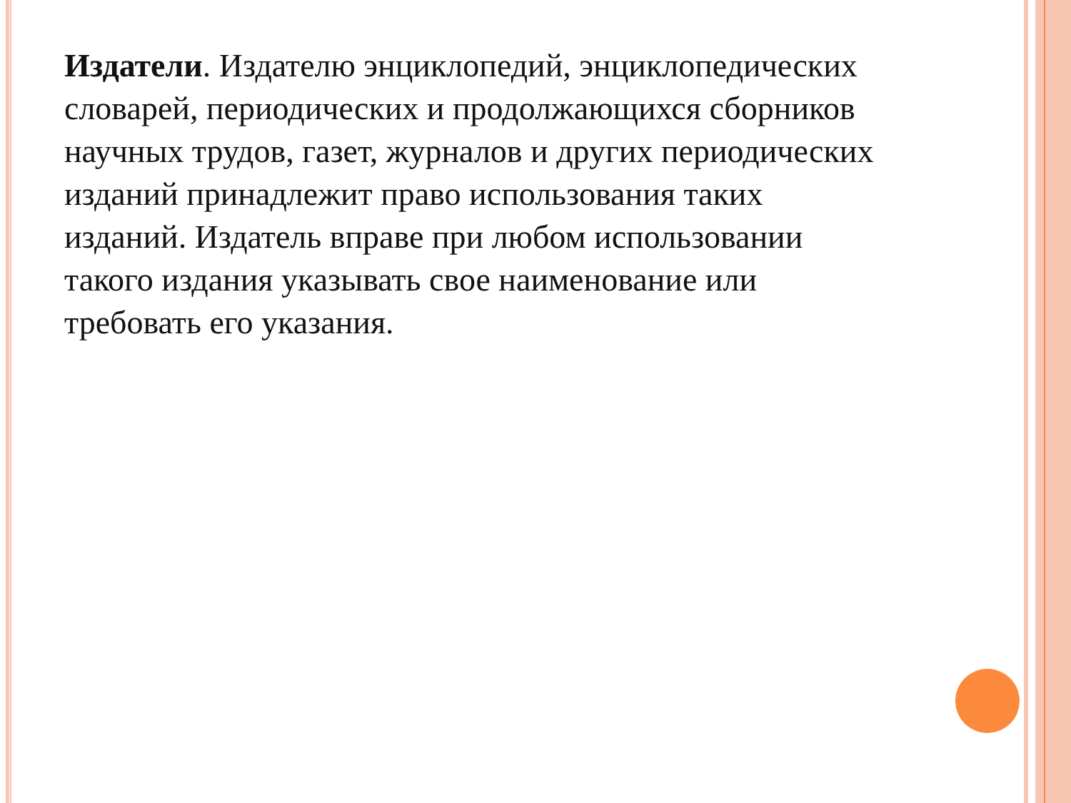Издатели. Издателю энциклопедий, энциклопедических словарей, периодических и продолжающихся сборников научных трудов, газет, журналов и других периодических изданий принадлежит право использования таких изданий. Издатель вправе при любом использовании такого издания указывать свое наименование или требовать его указания.